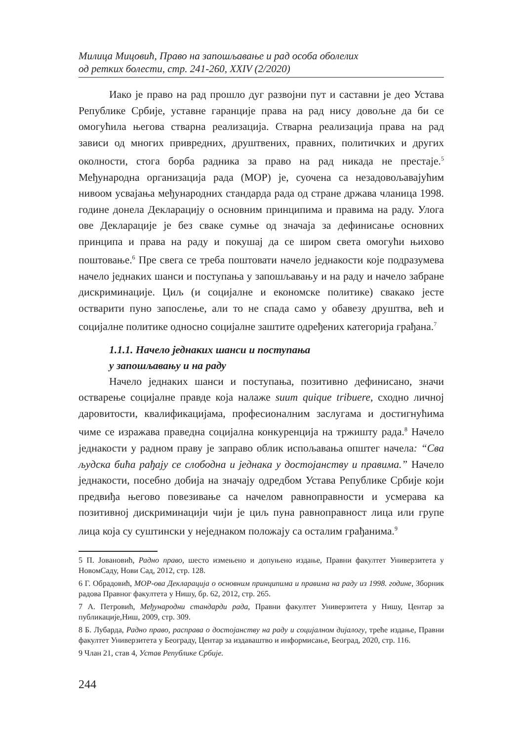Милица Мицовић, Право на запошљавање и рад особа оболелих
од ретких болести, стр. 241-260, XXIV (2/2020)
Иако је право на рад прошло дуг развојни пут и саставни је део Устава Републике Србије, уставне гаранције права на рад нису довољне да би се омогућила његова стварна реализација. Стварна реализација права на рад зависи од многих привредних, друштвених, правних, политичких и других околности, стога борба радника за право на рад никада не престаје.<sup>5</sup> Међународна организација рада (МОР) је, суочена са незадовољавајућим нивоом усвајања међународних стандарда рада од стране држава чланица 1998. године донела Декларацију о основним принципима и правима на раду. Улога ове Декларације је без сваке сумње од значаја за дефинисање основних принципа и права на раду и покушај да се широм света омогући њихово поштовање.<sup>6</sup> Пре свега се треба поштовати начело једнакости које подразумева начело једнаких шанси и поступања у запошљавању и на раду и начело забране дискриминације. Циљ (и социјалне и економске политике) свакако јесте остварити пуно запослење, али то не спада само у обавезу друштва, већ и социјалне политике односно социјалне заштите одређених категорија грађана.<sup>7</sup>
1.1.1. Начело једнаких шанси и поступања
у запошљавању и на раду
Начело једнаких шанси и поступања, позитивно дефинисано, значи остварење социјалне правде која налаже suum quique tribuere, сходно личној даровитости, квалификацијама, професионалним заслугама и достигнућима чиме се изражава праведна социјална конкуренција на тржишту рада.<sup>8</sup> Начело једнакости у радном праву је заправо облик испољавања општег начела: “Сва људска бића рађају се слободна и једнака у достојанству и правима.” Начело једнакости, посебно добија на значају одредбом Устава Републике Србије који предвиђа његово повезивање са начелом равноправности и усмерава ка позитивној дискриминацији чији је циљ пуна равноправност лица или групе лица која су суштински у неједнаком положају са осталим грађанима.<sup>9</sup>
5 П. Јовановић, Радно право, шесто измењено и допуњено издање, Правни факултет Универзитета у НовомСаду, Нови Сад, 2012, стр. 128.
6 Г. Обрадовић, МОР-ова Декларација о основним принципима и правима на раду из 1998. године, Зборник радова Правног факултета у Нишу, бр. 62, 2012, стр. 265.
7 А. Петровић, Међународни стандарди рада, Правни факултет Универзитета у Нишу, Центар за публикације,Ниш, 2009, стр. 309.
8 Б. Лубарда, Радно право, расправа о достојанству на раду и социјалном дијалогу, треће издање, Правни факултет Универзитета у Београду, Центар за издаваштво и информисање, Београд, 2020, стр. 116.
9 Члан 21, став 4, Устав Републике Србије.
244